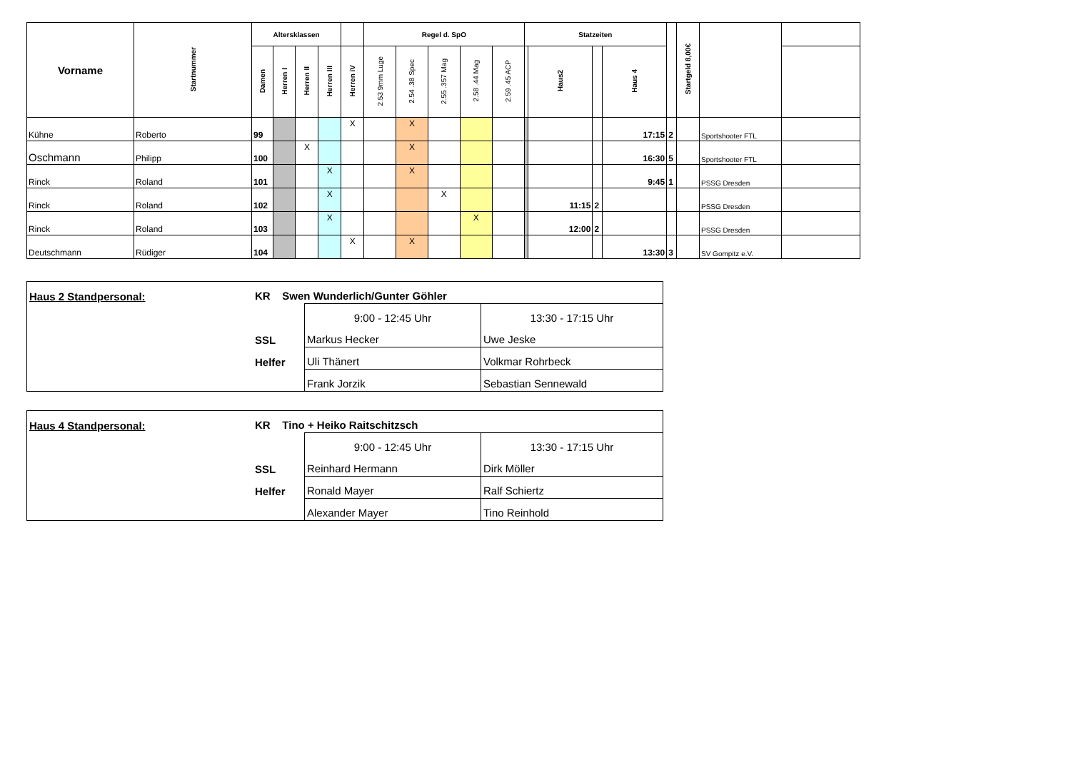| Vorname | Startnummer | Altersklassen | | | | | Regel d. SpO | | | | | Statzeiten | | | | | Startgeld 8,00€ | | |
| --- | --- | --- | --- | --- | --- | --- | --- | --- | --- | --- | --- | --- | --- | --- | --- | --- | --- | --- | --- |
| | | Damen | Herren I | Herren II | Herren III | Herren iV | 2.53 9mm Luge | 2.54 .38 Spec | 2.55 .357 Mag | 2.58 .44 Mag | 2.59 .45 ACP | | Haus2 | | Haus 4 | | | | |
| Kühne | Roberto | 99 | | | | X | | X | | | | | | | 17:15 | 2 | | Sportshooter FTL | |
| Oschmann | Philipp | 100 | | X | | | | X | | | | | | | 16:30 | 5 | | Sportshooter FTL | |
| Rinck | Roland | 101 | | | X | | | X | | | | | | | 9:45 | 1 | | PSSG Dresden | |
| Rinck | Roland | 102 | | | X | | | | X | | | | 11:15 | 2 | | | | PSSG Dresden | |
| Rinck | Roland | 103 | | | X | | | | | X | | | 12:00 | 2 | | | | PSSG Dresden | |
| Deutschmann | Rüdiger | 104 | | | | X | | X | | | | | | | 13:30 | 3 | | SV Gompitz e.V. | |
| Haus 2 Standpersonal: | KR Swen Wunderlich/Gunter Göhler | | |
| | | 9:00 - 12:45 Uhr | 13:30 - 17:15 Uhr |
| | SSL | Markus Hecker | Uwe Jeske |
| | Helfer | Uli Thänert | Volkmar Rohrbeck |
| | | Frank Jorzik | Sebastian Sennewald |
| Haus 4 Standpersonal: | KR Tino + Heiko Raitschitzsch | | |
| | | 9:00 - 12:45 Uhr | 13:30 - 17:15 Uhr |
| | SSL | Reinhard Hermann | Dirk Möller |
| | Helfer | Ronald Mayer | Ralf Schiertz |
| | | Alexander Mayer | Tino Reinhold |